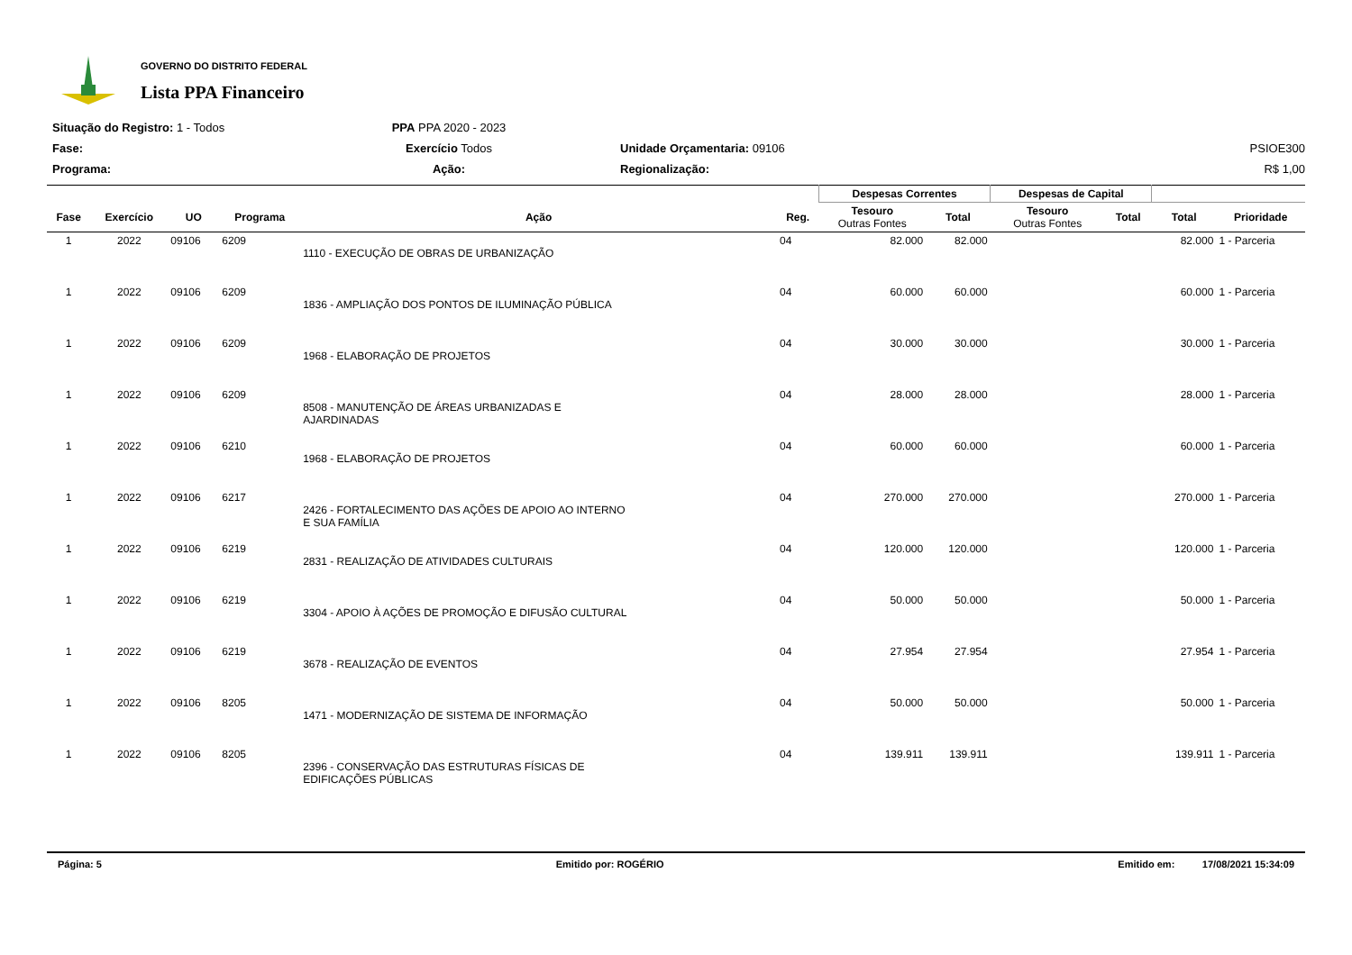GOVERNO DO DISTRITO FEDERAL
Lista PPA Financeiro
Situação do Registro: 1 - Todos
PPA PPA 2020 - 2023
Fase:
Exercício Todos
Unidade Orçamentaria: 09106
PSIOE300
Programa:
Ação:
Regionalização:
R$ 1,00
| | | | | | | Despesas Correntes | | Despesas de Capital | | | |
| --- | --- | --- | --- | --- | --- | --- | --- | --- | --- | --- | --- |
| Fase | Exercício | UO | Programa | Ação | Reg. | Tesouro Outras Fontes | Total | Tesouro Outras Fontes | Total | Total | Prioridade |
| 1 | 2022 | 09106 | 6209 | 1110 - EXECUÇÃO DE OBRAS DE URBANIZAÇÃO | 04 | 82.000 | 82.000 | | | 82.000 | 1 - Parceria |
| 1 | 2022 | 09106 | 6209 | 1836 - AMPLIAÇÃO DOS PONTOS DE ILUMINAÇÃO PÚBLICA | 04 | 60.000 | 60.000 | | | 60.000 | 1 - Parceria |
| 1 | 2022 | 09106 | 6209 | 1968 - ELABORAÇÃO DE PROJETOS | 04 | 30.000 | 30.000 | | | 30.000 | 1 - Parceria |
| 1 | 2022 | 09106 | 6209 | 8508 - MANUTENÇÃO DE ÁREAS URBANIZADAS E AJARDINADAS | 04 | 28.000 | 28.000 | | | 28.000 | 1 - Parceria |
| 1 | 2022 | 09106 | 6210 | 1968 - ELABORAÇÃO DE PROJETOS | 04 | 60.000 | 60.000 | | | 60.000 | 1 - Parceria |
| 1 | 2022 | 09106 | 6217 | 2426 - FORTALECIMENTO DAS AÇÕES DE APOIO AO INTERNO E SUA FAMÍLIA | 04 | 270.000 | 270.000 | | | 270.000 | 1 - Parceria |
| 1 | 2022 | 09106 | 6219 | 2831 - REALIZAÇÃO DE ATIVIDADES CULTURAIS | 04 | 120.000 | 120.000 | | | 120.000 | 1 - Parceria |
| 1 | 2022 | 09106 | 6219 | 3304 - APOIO À AÇÕES DE PROMOÇÃO E DIFUSÃO CULTURAL | 04 | 50.000 | 50.000 | | | 50.000 | 1 - Parceria |
| 1 | 2022 | 09106 | 6219 | 3678 - REALIZAÇÃO DE EVENTOS | 04 | 27.954 | 27.954 | | | 27.954 | 1 - Parceria |
| 1 | 2022 | 09106 | 8205 | 1471 - MODERNIZAÇÃO DE SISTEMA DE INFORMAÇÃO | 04 | 50.000 | 50.000 | | | 50.000 | 1 - Parceria |
| 1 | 2022 | 09106 | 8205 | 2396 - CONSERVAÇÃO DAS ESTRUTURAS FÍSICAS DE EDIFICAÇÕES PÚBLICAS | 04 | 139.911 | 139.911 | | | 139.911 | 1 - Parceria |
Página: 5 Emitido por: ROGÉRIO Emitido em: 17/08/2021 15:34:09